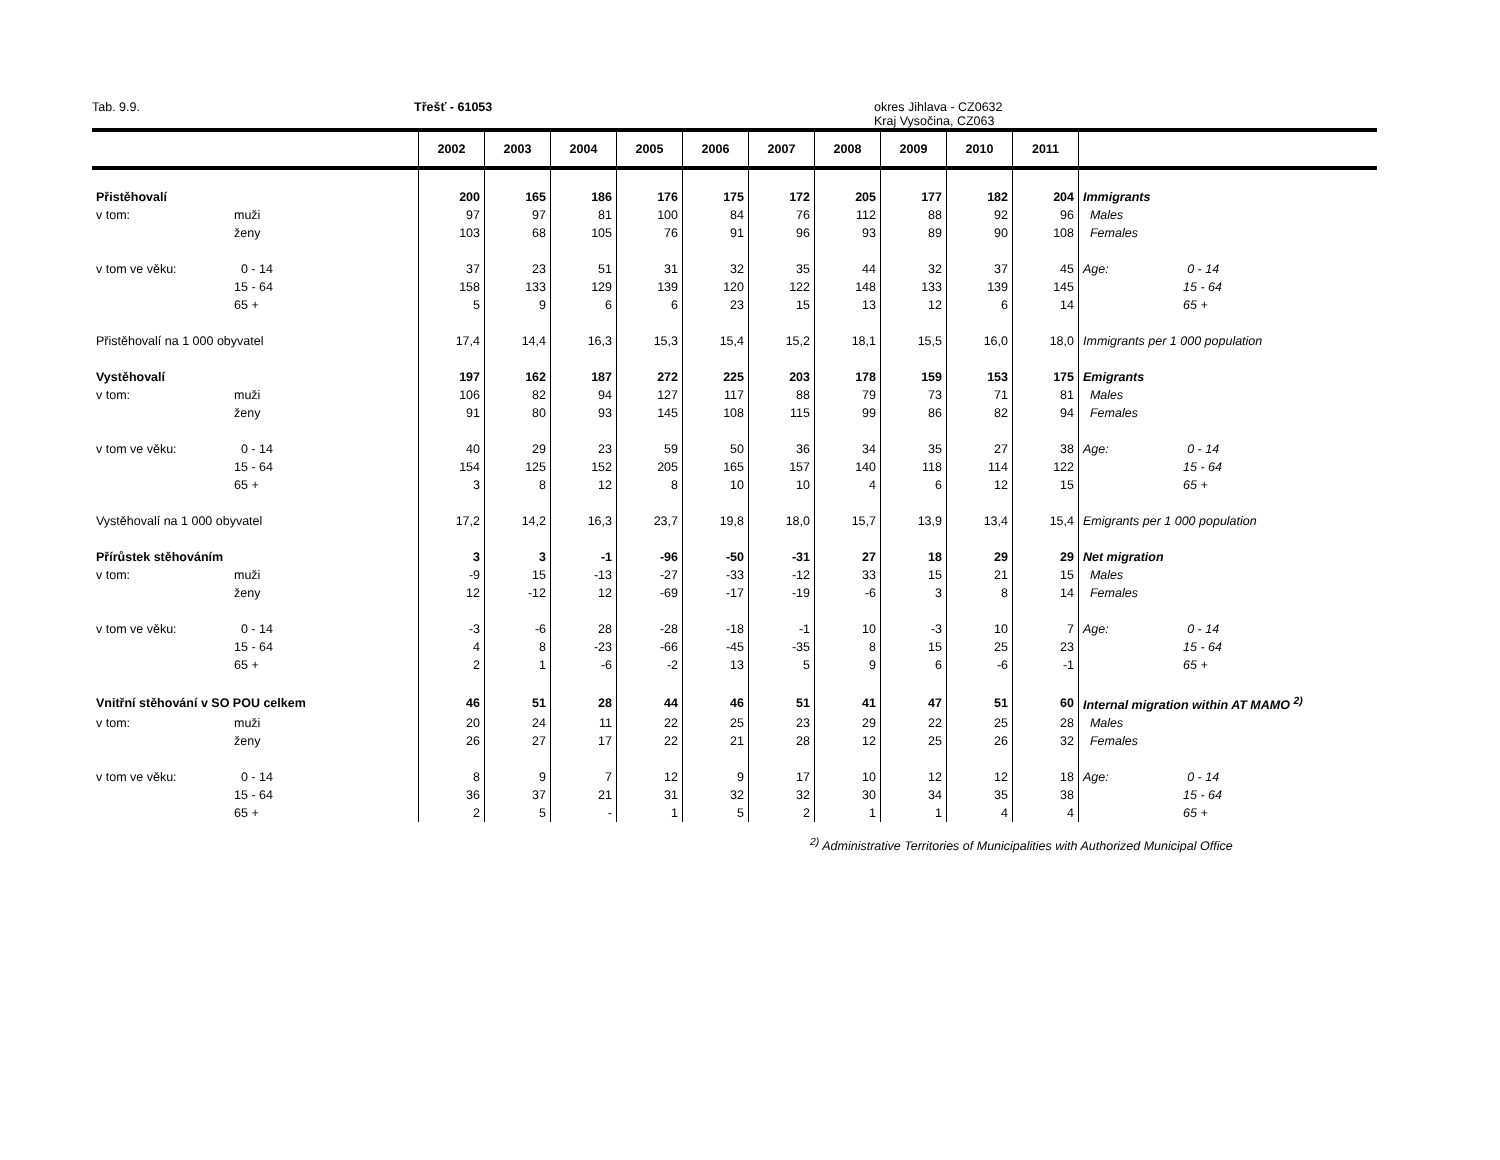Tab. 9.9. Třešť - 61053 okres Jihlava - CZ0632
Kraj Vysočina, CZ063
| | | 2002 | 2003 | 2004 | 2005 | 2006 | 2007 | 2008 | 2009 | 2010 | 2011 | |
| --- | --- | --- | --- | --- | --- | --- | --- | --- | --- | --- | --- | --- |
| Přistěhovalí | | 200 | 165 | 186 | 176 | 175 | 172 | 205 | 177 | 182 | 204 | Immigrants |
| v tom: | muži | 97 | 97 | 81 | 100 | 84 | 76 | 112 | 88 | 92 | 96 | Males |
| | ženy | 103 | 68 | 105 | 76 | 91 | 96 | 93 | 89 | 90 | 108 | Females |
| v tom ve věku: | 0 - 14 | 37 | 23 | 51 | 31 | 32 | 35 | 44 | 32 | 37 | 45 | Age: 0 - 14 |
| | 15 - 64 | 158 | 133 | 129 | 139 | 120 | 122 | 148 | 133 | 139 | 145 | 15 - 64 |
| | 65 + | 5 | 9 | 6 | 6 | 23 | 15 | 13 | 12 | 6 | 14 | 65 + |
| Přistěhovalí na 1 000 obyvatel | | 17,4 | 14,4 | 16,3 | 15,3 | 15,4 | 15,2 | 18,1 | 15,5 | 16,0 | 18,0 | Immigrants per 1 000 population |
| Vystěhovalí | | 197 | 162 | 187 | 272 | 225 | 203 | 178 | 159 | 153 | 175 | Emigrants |
| v tom: | muži | 106 | 82 | 94 | 127 | 117 | 88 | 79 | 73 | 71 | 81 | Males |
| | ženy | 91 | 80 | 93 | 145 | 108 | 115 | 99 | 86 | 82 | 94 | Females |
| v tom ve věku: | 0 - 14 | 40 | 29 | 23 | 59 | 50 | 36 | 34 | 35 | 27 | 38 | Age: 0 - 14 |
| | 15 - 64 | 154 | 125 | 152 | 205 | 165 | 157 | 140 | 118 | 114 | 122 | 15 - 64 |
| | 65 + | 3 | 8 | 12 | 8 | 10 | 10 | 4 | 6 | 12 | 15 | 65 + |
| Vystěhovalí na 1 000 obyvatel | | 17,2 | 14,2 | 16,3 | 23,7 | 19,8 | 18,0 | 15,7 | 13,9 | 13,4 | 15,4 | Emigrants per 1 000 population |
| Přírůstek stěhováním | | 3 | 3 | -1 | -96 | -50 | -31 | 27 | 18 | 29 | 29 | Net migration |
| v tom: | muži | -9 | 15 | -13 | -27 | -33 | -12 | 33 | 15 | 21 | 15 | Males |
| | ženy | 12 | -12 | 12 | -69 | -17 | -19 | -6 | 3 | 8 | 14 | Females |
| v tom ve věku: | 0 - 14 | -3 | -6 | 28 | -28 | -18 | -1 | 10 | -3 | 10 | 7 | Age: 0 - 14 |
| | 15 - 64 | 4 | 8 | -23 | -66 | -45 | -35 | 8 | 15 | 25 | 23 | 15 - 64 |
| | 65 + | 2 | 1 | -6 | -2 | 13 | 5 | 9 | 6 | -6 | -1 | 65 + |
| Vnitřní stěhování v SO POU celkem | | 46 | 51 | 28 | 44 | 46 | 51 | 41 | 47 | 51 | 60 | Internal migration within AT MAMO <sup>2)</sup> |
| v tom: | muži | 20 | 24 | 11 | 22 | 25 | 23 | 29 | 22 | 25 | 28 | Males |
| | ženy | 26 | 27 | 17 | 22 | 21 | 28 | 12 | 25 | 26 | 32 | Females |
| v tom ve věku: | 0 - 14 | 8 | 9 | 7 | 12 | 9 | 17 | 10 | 12 | 12 | 18 | Age: 0 - 14 |
| | 15 - 64 | 36 | 37 | 21 | 31 | 32 | 32 | 30 | 34 | 35 | 38 | 15 - 64 |
| | 65 + | 2 | 5 | - | 1 | 5 | 2 | 1 | 1 | 4 | 4 | 65 + |
<sup>2)</sup> Administrative Territories of Municipalities with Authorized Municipal Office